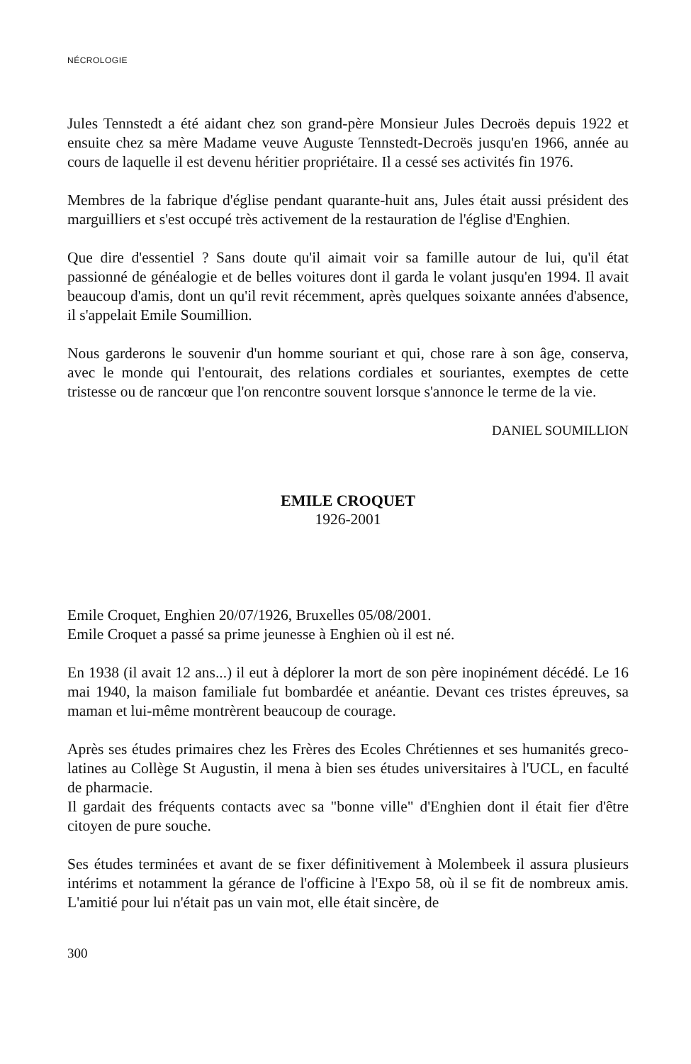NÉCROLOGIE
Jules Tennstedt a été aidant chez son grand-père Monsieur Jules Decroës depuis 1922 et ensuite chez sa mère Madame veuve Auguste Tennstedt-Decroës jusqu'en 1966, année au cours de laquelle il est devenu héritier propriétaire. Il a cessé ses activités fin 1976.
Membres de la fabrique d'église pendant quarante-huit ans, Jules était aussi président des marguilliers et s'est occupé très activement de la restauration de l'église d'Enghien.
Que dire d'essentiel ? Sans doute qu'il aimait voir sa famille autour de lui, qu'il état passionné de généalogie et de belles voitures dont il garda le volant jusqu'en 1994. Il avait beaucoup d'amis, dont un qu'il revit récemment, après quelques soixante années d'absence, il s'appelait Emile Soumillion.
Nous garderons le souvenir d'un homme souriant et qui, chose rare à son âge, conserva, avec le monde qui l'entourait, des relations cordiales et souriantes, exemptes de cette tristesse ou de rancœur que l'on rencontre souvent lorsque s'annonce le terme de la vie.
DANIEL SOUMILLION
EMILE CROQUET
1926-2001
Emile Croquet, Enghien 20/07/1926, Bruxelles 05/08/2001.
Emile Croquet a passé sa prime jeunesse à Enghien où il est né.
En 1938 (il avait 12 ans...) il eut à déplorer la mort de son père inopinément décédé. Le 16 mai 1940, la maison familiale fut bombardée et anéantie. Devant ces tristes épreuves, sa maman et lui-même montrèrent beaucoup de courage.
Après ses études primaires chez les Frères des Ecoles Chrétiennes et ses humanités greco-latines au Collège St Augustin, il mena à bien ses études universitaires à l'UCL, en faculté de pharmacie.
Il gardait des fréquents contacts avec sa "bonne ville" d'Enghien dont il était fier d'être citoyen de pure souche.
Ses études terminées et avant de se fixer définitivement à Molembeek il assura plusieurs intérims et notamment la gérance de l'officine à l'Expo 58, où il se fit de nombreux amis. L'amitié pour lui n'était pas un vain mot, elle était sincère, de
300